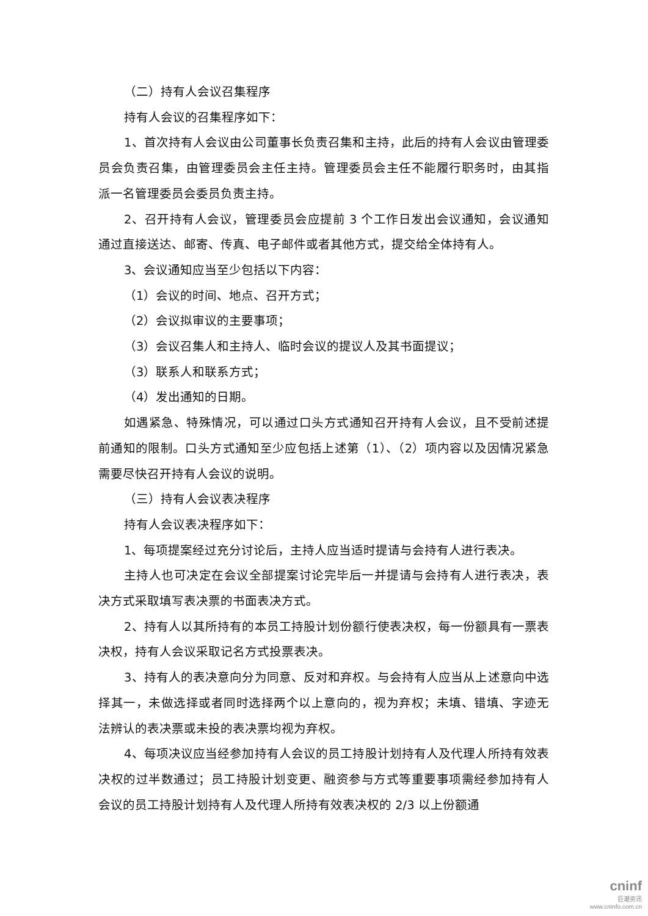（二）持有人会议召集程序
持有人会议的召集程序如下：
1、首次持有人会议由公司董事长负责召集和主持，此后的持有人会议由管理委员会负责召集，由管理委员会主任主持。管理委员会主任不能履行职务时，由其指派一名管理委员会委员负责主持。
2、召开持有人会议，管理委员会应提前 3 个工作日发出会议通知，会议通知通过直接送达、邮寄、传真、电子邮件或者其他方式，提交给全体持有人。
3、会议通知应当至少包括以下内容：
（1）会议的时间、地点、召开方式；
（2）会议拟审议的主要事项；
（3）会议召集人和主持人、临时会议的提议人及其书面提议；
（3）联系人和联系方式；
（4）发出通知的日期。
如遇紧急、特殊情况，可以通过口头方式通知召开持有人会议，且不受前述提前通知的限制。口头方式通知至少应包括上述第（1）、（2）项内容以及因情况紧急需要尽快召开持有人会议的说明。
（三）持有人会议表决程序
持有人会议表决程序如下：
1、每项提案经过充分讨论后，主持人应当适时提请与会持有人进行表决。
主持人也可决定在会议全部提案讨论完毕后一并提请与会持有人进行表决，表决方式采取填写表决票的书面表决方式。
2、持有人以其所持有的本员工持股计划份额行使表决权，每一份额具有一票表决权，持有人会议采取记名方式投票表决。
3、持有人的表决意向分为同意、反对和弃权。与会持有人应当从上述意向中选择其一，未做选择或者同时选择两个以上意向的，视为弃权；未填、错填、字迹无法辨认的表决票或未投的表决票均视为弃权。
4、每项决议应当经参加持有人会议的员工持股计划持有人及代理人所持有效表决权的过半数通过；员工持股计划变更、融资参与方式等重要事项需经参加持有人会议的员工持股计划持有人及代理人所持有效表决权的 2/3 以上份额通
cninf
巨潮资讯
www.cninfo.com.cn